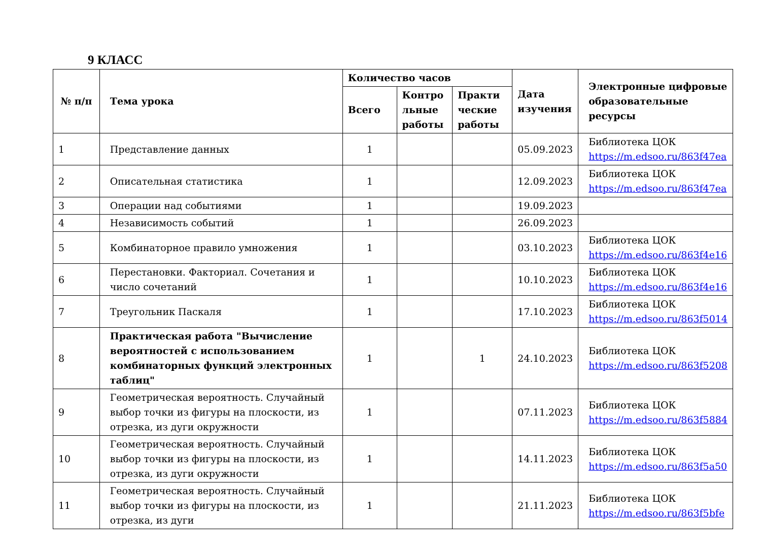9 КЛАСС
| № п/п | Тема урока | Количество часов | | | Дата изучения | Электронные цифровые образовательные ресурсы |
| --- | --- | --- | --- | --- | --- | --- |
| | | Всего | Контро льные работы | Практи ческие работы | | |
| 1 | Представление данных | 1 | | | 05.09.2023 | Библиотека ЦОК https://m.edsoo.ru/863f47ea |
| 2 | Описательная статистика | 1 | | | 12.09.2023 | Библиотека ЦОК https://m.edsoo.ru/863f47ea |
| 3 | Операции над событиями | 1 | | | 19.09.2023 | |
| 4 | Независимость событий | 1 | | | 26.09.2023 | |
| 5 | Комбинаторное правило умножения | 1 | | | 03.10.2023 | Библиотека ЦОК https://m.edsoo.ru/863f4e16 |
| 6 | Перестановки. Факториал. Сочетания и число сочетаний | 1 | | | 10.10.2023 | Библиотека ЦОК https://m.edsoo.ru/863f4e16 |
| 7 | Треугольник Паскаля | 1 | | | 17.10.2023 | Библиотека ЦОК https://m.edsoo.ru/863f5014 |
| 8 | Практическая работа "Вычисление вероятностей с использованием комбинаторных функций электронных таблиц" | 1 | | 1 | 24.10.2023 | Библиотека ЦОК https://m.edsoo.ru/863f5208 |
| 9 | Геометрическая вероятность. Случайный выбор точки из фигуры на плоскости, из отрезка, из дуги окружности | 1 | | | 07.11.2023 | Библиотека ЦОК https://m.edsoo.ru/863f5884 |
| 10 | Геометрическая вероятность. Случайный выбор точки из фигуры на плоскости, из отрезка, из дуги окружности | 1 | | | 14.11.2023 | Библиотека ЦОК https://m.edsoo.ru/863f5a50 |
| 11 | Геометрическая вероятность. Случайный выбор точки из фигуры на плоскости, из отрезка, из дуги | 1 | | | 21.11.2023 | Библиотека ЦОК https://m.edsoo.ru/863f5bfe |